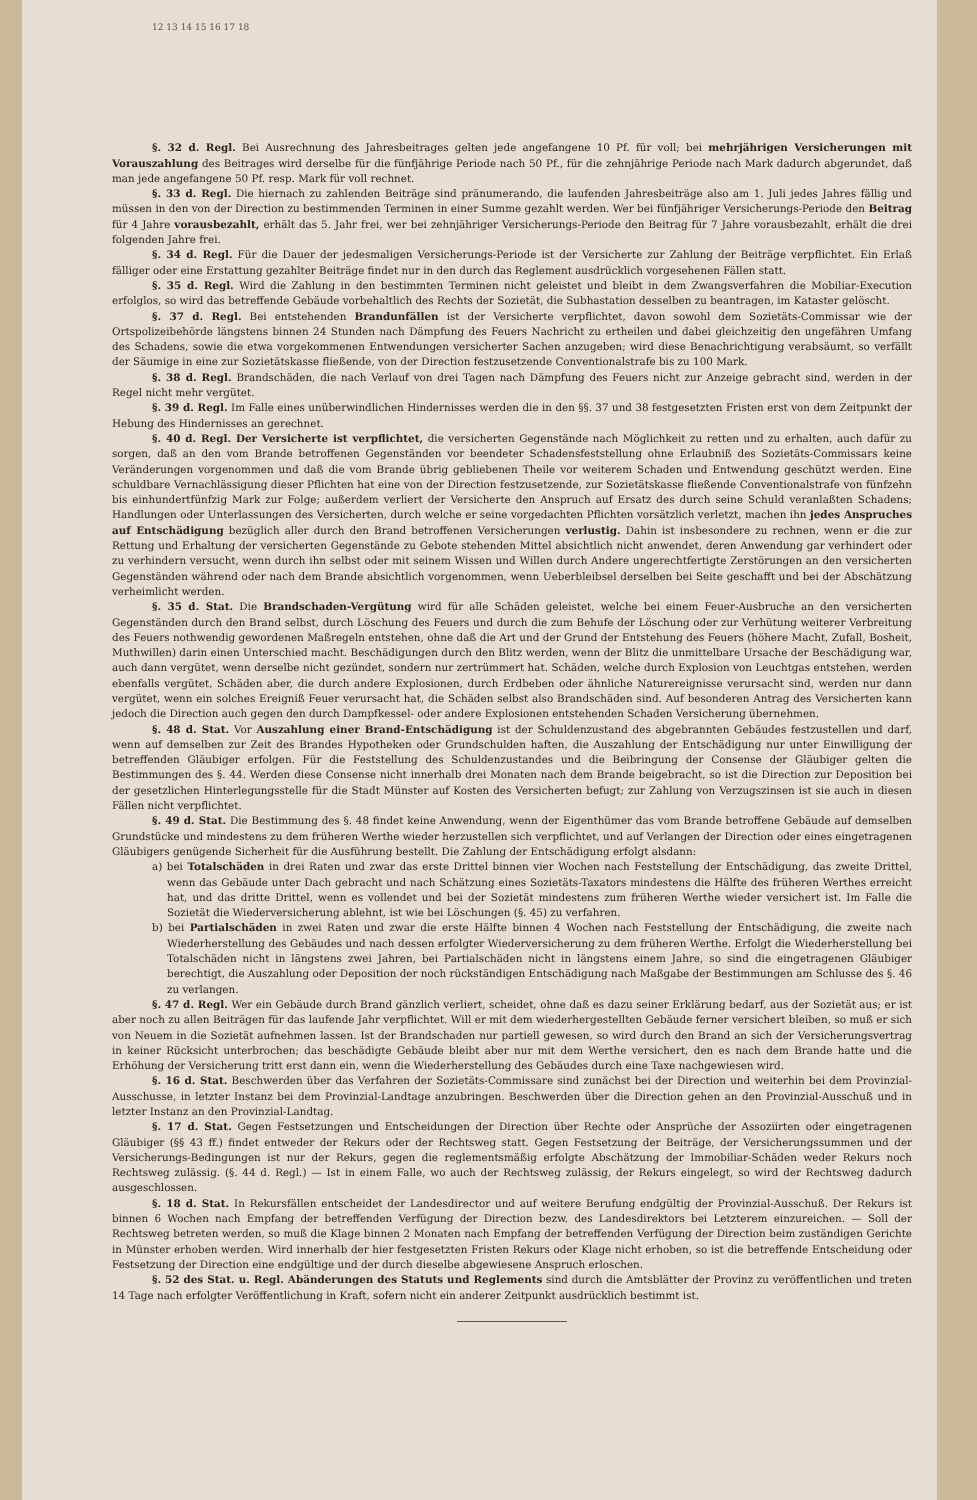12 13 14 15 16 17 18
§. 32 d. Regl. Bei Ausrechnung des Jahresbeitrages gelten jede angefangene 10 Pf. für voll; bei mehrjährigen Versicherungen mit Vorauszahlung des Beitrages wird derselbe für die fünfjährige Periode nach 50 Pf., für die zehnjährige Periode nach Mark dadurch abgerundet, daß man jede angefangene 50 Pf. resp. Mark für voll rechnet.
§. 33 d. Regl. Die hiernach zu zahlenden Beiträge sind pränumerando, die laufenden Jahresbeiträge also am 1. Juli jedes Jahres fällig und müssen in den von der Direction zu bestimmenden Terminen in einer Summe gezahlt werden. Wer bei fünfjähriger Versicherungs-Periode den Beitrag für 4 Jahre vorausbezahlt, erhält das 5. Jahr frei, wer bei zehnjähriger Versicherungs-Periode den Beitrag für 7 Jahre vorausbezahlt, erhält die drei folgenden Jahre frei.
§. 34 d. Regl. Für die Dauer der jedesmaligen Versicherungs-Periode ist der Versicherte zur Zahlung der Beiträge verpflichtet. Ein Erlaß fälliger oder eine Erstattung gezahlter Beiträge findet nur in den durch das Reglement ausdrücklich vorgesehenen Fällen statt.
§. 35 d. Regl. Wird die Zahlung in den bestimmten Terminen nicht geleistet und bleibt in dem Zwangsverfahren die Mobiliar-Execution erfolglos, so wird das betreffende Gebäude vorbehaltlich des Rechts der Sozietät, die Subhastation desselben zu beantragen, im Kataster gelöscht.
§. 37 d. Regl. Bei entstehenden Brandunfällen ist der Versicherte verpflichtet, davon sowohl dem Sozietäts-Commissar wie der Ortspolizeibehörde längstens binnen 24 Stunden nach Dämpfung des Feuers Nachricht zu ertheilen und dabei gleichzeitig den ungefähren Umfang des Schadens, sowie die etwa vorgekommenen Entwendungen versicherter Sachen anzugeben; wird diese Benachrichtigung verabsäumt, so verfällt der Säumige in eine zur Sozietätskasse fließende, von der Direction festzusetzende Conventionalstrafe bis zu 100 Mark.
§. 38 d. Regl. Brandschäden, die nach Verlauf von drei Tagen nach Dämpfung des Feuers nicht zur Anzeige gebracht sind, werden in der Regel nicht mehr vergütet.
§. 39 d. Regl. Im Falle eines unüberwindlichen Hindernisses werden die in den §§. 37 und 38 festgesetzten Fristen erst von dem Zeitpunkt der Hebung des Hindernisses an gerechnet.
§. 40 d. Regl. Der Versicherte ist verpflichtet, die versicherten Gegenstände nach Möglichkeit zu retten und zu erhalten, auch dafür zu sorgen, daß an den vom Brande betroffenen Gegenständen vor beendeter Schadensfeststellung ohne Erlaubniß des Sozietäts-Commissars keine Veränderungen vorgenommen und daß die vom Brande übrig gebliebenen Theile vor weiterem Schaden und Entwendung geschützt werden. Eine schuldbare Vernachlässigung dieser Pflichten hat eine von der Direction festzusetzende, zur Sozietätskasse fließende Conventionalstrafe von fünfzehn bis einhundertfünfzig Mark zur Folge; außerdem verliert der Versicherte den Anspruch auf Ersatz des durch seine Schuld veranlaßten Schadens; Handlungen oder Unterlassungen des Versicherten, durch welche er seine vorgedachten Pflichten vorsätzlich verletzt, machen ihn jedes Anspruches auf Entschädigung bezüglich aller durch den Brand betroffenen Versicherungen verlustig. Dahin ist insbesondere zu rechnen, wenn er die zur Rettung und Erhaltung der versicherten Gegenstände zu Gebote stehenden Mittel absichtlich nicht anwendet, deren Anwendung gar verhindert oder zu verhindern versucht, wenn durch ihn selbst oder mit seinem Wissen und Willen durch Andere ungerechtfertigte Zerstörungen an den versicherten Gegenständen während oder nach dem Brande absichtlich vorgenommen, wenn Ueberbleibsel derselben bei Seite geschafft und bei der Abschätzung verheimlicht werden.
§. 35 d. Stat. Die Brandschaden-Vergütung wird für alle Schäden geleistet, welche bei einem Feuer-Ausbruche an den versicherten Gegenständen durch den Brand selbst, durch Löschung des Feuers und durch die zum Behufe der Löschung oder zur Verhütung weiterer Verbreitung des Feuers nothwendig gewordenen Maßregeln entstehen, ohne daß die Art und der Grund der Entstehung des Feuers (höhere Macht, Zufall, Bosheit, Muthwillen) darin einen Unterschied macht. Beschädigungen durch den Blitz werden, wenn der Blitz die unmittelbare Ursache der Beschädigung war, auch dann vergütet, wenn derselbe nicht gezündet, sondern nur zertrümmert hat. Schäden, welche durch Explosion von Leuchtgas entstehen, werden ebenfalls vergütet, Schäden aber, die durch andere Explosionen, durch Erdbeben oder ähnliche Naturereignisse verursacht sind, werden nur dann vergütet, wenn ein solches Ereigniß Feuer verursacht hat, die Schäden selbst also Brandschäden sind. Auf besonderen Antrag des Versicherten kann jedoch die Direction auch gegen den durch Dampfkessel- oder andere Explosionen entstehenden Schaden Versicherung übernehmen.
§. 48 d. Stat. Vor Auszahlung einer Brand-Entschädigung ist der Schuldenzustand des abgebrannten Gebäudes festzustellen und darf, wenn auf demselben zur Zeit des Brandes Hypotheken oder Grundschulden haften, die Auszahlung der Entschädigung nur unter Einwilligung der betreffenden Gläubiger erfolgen. Für die Feststellung des Schuldenzustandes und die Beibringung der Consense der Gläubiger gelten die Bestimmungen des §. 44. Werden diese Consense nicht innerhalb drei Monaten nach dem Brande beigebracht, so ist die Direction zur Deposition bei der gesetzlichen Hinterlegungsstelle für die Stadt Münster auf Kosten des Versicherten befugt; zur Zahlung von Verzugszinsen ist sie auch in diesen Fällen nicht verpflichtet.
§. 49 d. Stat. Die Bestimmung des §. 48 findet keine Anwendung, wenn der Eigenthümer das vom Brande betroffene Gebäude auf demselben Grundstücke und mindestens zu dem früheren Werthe wieder herzustellen sich verpflichtet, und auf Verlangen der Direction oder eines eingetragenen Gläubigers genügende Sicherheit für die Ausführung bestellt. Die Zahlung der Entschädigung erfolgt alsdann:
a) bei Totalschäden in drei Raten und zwar das erste Drittel binnen vier Wochen nach Feststellung der Entschädigung, das zweite Drittel, wenn das Gebäude unter Dach gebracht und nach Schätzung eines Sozietäts-Taxators mindestens die Hälfte des früheren Werthes erreicht hat, und das dritte Drittel, wenn es vollendet und bei der Sozietät mindestens zum früheren Werthe wieder versichert ist. Im Falle die Sozietät die Wiederversicherung ablehnt, ist wie bei Löschungen (§. 45) zu verfahren.
b) bei Partialschäden in zwei Raten und zwar die erste Hälfte binnen 4 Wochen nach Feststellung der Entschädigung, die zweite nach Wiederherstellung des Gebäudes und nach dessen erfolgter Wiederversicherung zu dem früheren Werthe. Erfolgt die Wiederherstellung bei Totalschäden nicht in längstens zwei Jahren, bei Partialschäden nicht in längstens einem Jahre, so sind die eingetragenen Gläubiger berechtigt, die Auszahlung oder Deposition der noch rückständigen Entschädigung nach Maßgabe der Bestimmungen am Schlusse des §. 46 zu verlangen.
§. 47 d. Regl. Wer ein Gebäude durch Brand gänzlich verliert, scheidet, ohne daß es dazu seiner Erklärung bedarf, aus der Sozietät aus; er ist aber noch zu allen Beiträgen für das laufende Jahr verpflichtet. Will er mit dem wiederhergestellten Gebäude ferner versichert bleiben, so muß er sich von Neuem in die Sozietät aufnehmen lassen. Ist der Brandschaden nur partiell gewesen, so wird durch den Brand an sich der Versicherungsvertrag in keiner Rücksicht unterbrochen; das beschädigte Gebäude bleibt aber nur mit dem Werthe versichert, den es nach dem Brande hatte und die Erhöhung der Versicherung tritt erst dann ein, wenn die Wiederherstellung des Gebäudes durch eine Taxe nachgewiesen wird.
§. 16 d. Stat. Beschwerden über das Verfahren der Sozietäts-Commissare sind zunächst bei der Direction und weiterhin bei dem Provinzial-Ausschusse, in letzter Instanz bei dem Provinzial-Landtage anzubringen. Beschwerden über die Direction gehen an den Provinzial-Ausschuß und in letzter Instanz an den Provinzial-Landtag.
§. 17 d. Stat. Gegen Festsetzungen und Entscheidungen der Direction über Rechte oder Ansprüche der Assoziirten oder eingetragenen Gläubiger (§§ 43 ff.) findet entweder der Rekurs oder der Rechtsweg statt. Gegen Festsetzung der Beiträge, der Versicherungssummen und der Versicherungs-Bedingungen ist nur der Rekurs, gegen die reglementsmäßig erfolgte Abschätzung der Immobiliar-Schäden weder Rekurs noch Rechtsweg zulässig. (§. 44 d. Regl.) — Ist in einem Falle, wo auch der Rechtsweg zulässig, der Rekurs eingelegt, so wird der Rechtsweg dadurch ausgeschlossen.
§. 18 d. Stat. In Rekursfällen entscheidet der Landesdirector und auf weitere Berufung endgültig der Provinzial-Ausschuß. Der Rekurs ist binnen 6 Wochen nach Empfang der betreffenden Verfügung der Direction bezw. des Landesdirektors bei Letzterem einzureichen. — Soll der Rechtsweg betreten werden, so muß die Klage binnen 2 Monaten nach Empfang der betreffenden Verfügung der Direction beim zuständigen Gerichte in Münster erhoben werden. Wird innerhalb der hier festgesetzten Fristen Rekurs oder Klage nicht erhoben, so ist die betreffende Entscheidung oder Festsetzung der Direction eine endgültige und der durch dieselbe abgewiesene Anspruch erloschen.
§. 52 des Stat. u. Regl. Abänderungen des Statuts und Reglements sind durch die Amtsblätter der Provinz zu veröffentlichen und treten 14 Tage nach erfolgter Veröffentlichung in Kraft, sofern nicht ein anderer Zeitpunkt ausdrücklich bestimmt ist.